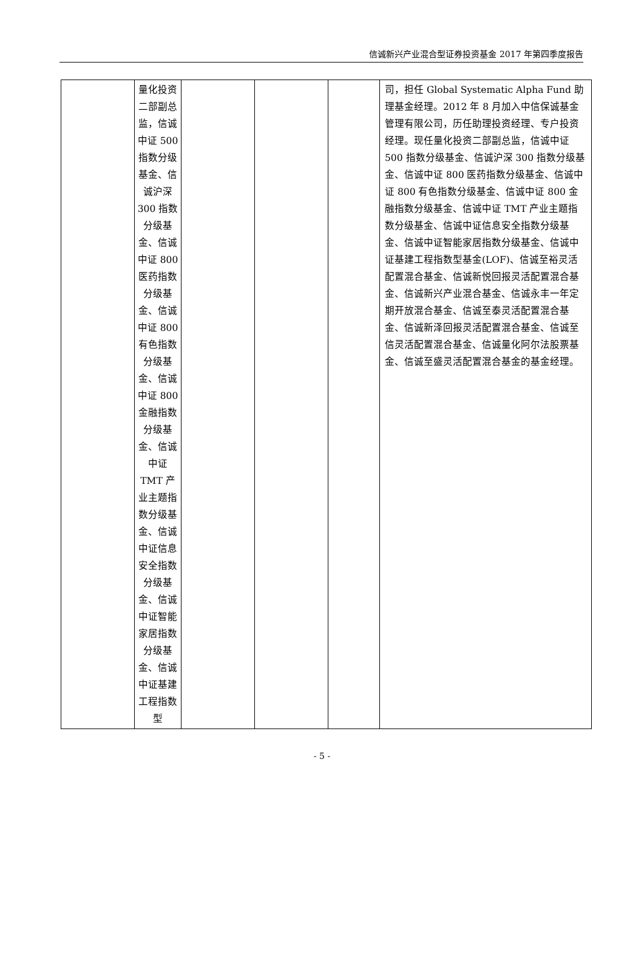信诚新兴产业混合型证券投资基金 2017 年第四季度报告
| | 量化投资二部副总监，信诚中证 500 指数分级基金、信诚沪深 300 指数分级基金、信诚中证 800 医药指数分级基金、信诚中证 800 有色指数分级基金、信诚中证 800 金融指数分级基金、信诚中证 TMT 产业主题指数分级基金、信诚中证信息安全指数分级基金、信诚中证智能家居指数分级基金、信诚中证基建工程指数型 | | | | 司，担任 Global Systematic Alpha Fund 助理基金经理。2012 年 8 月加入中信保诚基金管理有限公司，历任助理投资经理、专户投资经理。现任量化投资二部副总监，信诚中证 500 指数分级基金、信诚沪深 300 指数分级基金、信诚中证 800 医药指数分级基金、信诚中证 800 有色指数分级基金、信诚中证 800 金融指数分级基金、信诚中证 TMT 产业主题指数分级基金、信诚中证信息安全指数分级基金、信诚中证智能家居指数分级基金、信诚中证基建工程指数型基金(LOF)、信诚至裕灵活配置混合基金、信诚新悦回报灵活配置混合基金、信诚新兴产业混合基金、信诚永丰一年定期开放混合基金、信诚至泰灵活配置混合基金、信诚新泽回报灵活配置混合基金、信诚至信灵活配置混合基金、信诚量化阿尔法股票基金、信诚至盛灵活配置混合基金的基金经理。 |
- 5 -